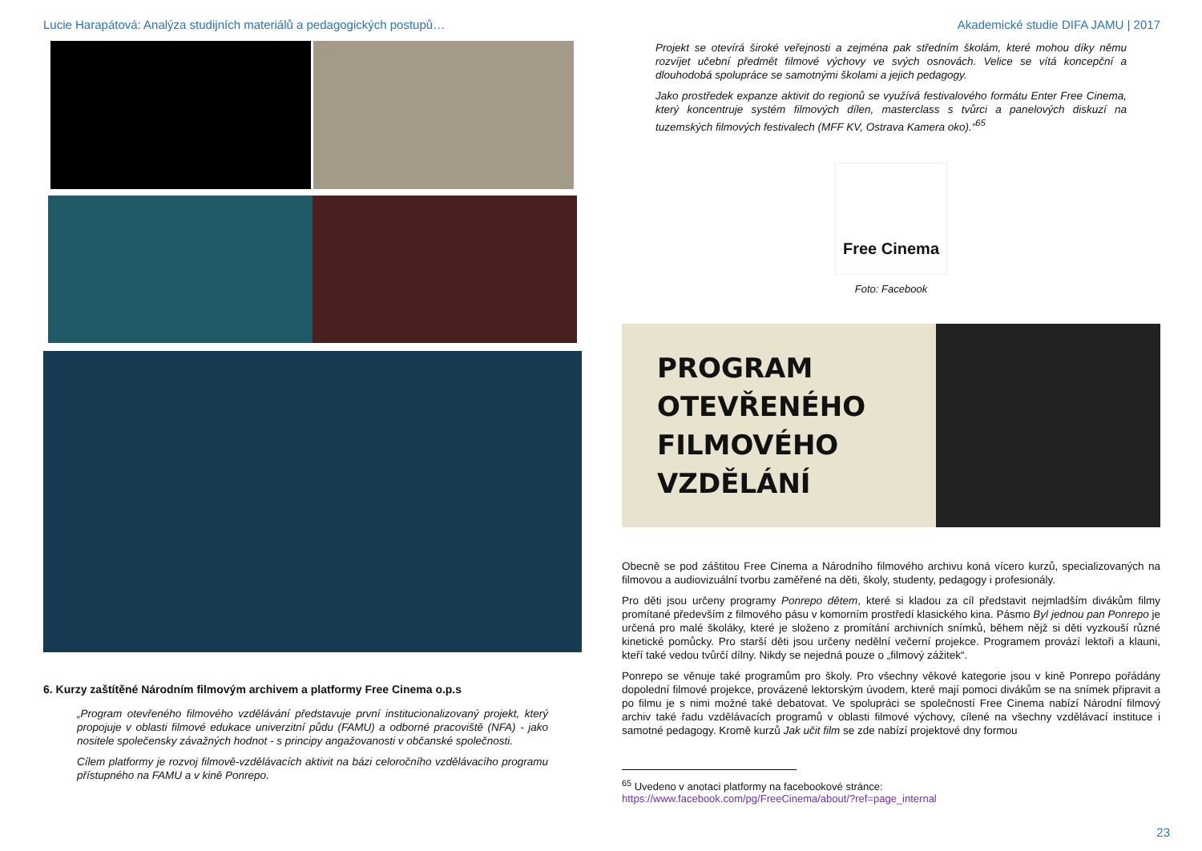Lucie Harapátová: Analýza studijních materiálů a pedagogických postupů… Akademické studie DIFA JAMU | 2017
6. Kurzy zaštítěné Národním filmovým archivem a platformy Free Cinema o.p.s
„Program otevřeného filmového vzdělávání představuje první institucionalizovaný projekt, který propojuje v oblasti filmové edukace univerzitní půdu (FAMU) a odborné pracoviště (NFA) - jako nositele společensky závažných hodnot - s principy angažovanosti v občanské společnosti.
Cílem platformy je rozvoj filmově-vzdělávacích aktivit na bázi celoročního vzdělávacího programu přístupného na FAMU a v kině Ponrepo.
Projekt se otevírá široké veřejnosti a zejména pak středním školám, které mohou díky němu rozvíjet učební předmět filmové výchovy ve svých osnovách. Velice se vítá koncepční a dlouhodobá spolupráce se samotnými školami a jejich pedagogy.
Jako prostředek expanze aktivit do regionů se využívá festivalového formátu Enter Free Cinema, který koncentruje systém filmových dílen, masterclass s tvůrci a panelových diskuzí na tuzemských filmových festivalech (MFF KV, Ostrava Kamera oko).“<sup>65</sup>
Free Cinema
Foto: Facebook
PROGRAM
OTEVŘENÉHO
FILMOVÉHO
VZDĚLÁNÍ
Obecně se pod záštitou Free Cinema a Národního filmového archivu koná vícero kurzů, specializovaných na filmovou a audiovizuální tvorbu zaměřené na děti, školy, studenty, pedagogy i profesionály.
Pro děti jsou určeny programy Ponrepo dětem, které si kladou za cíl představit nejmladším divákům filmy promítané především z filmového pásu v komorním prostředí klasického kina. Pásmo Byl jednou pan Ponrepo je určená pro malé školáky, které je složeno z promítání archivních snímků, během nějž si děti vyzkouší různé kinetické pomůcky. Pro starší děti jsou určeny nedělní večerní projekce. Programem provází lektoři a klauni, kteří také vedou tvůrčí dílny. Nikdy se nejedná pouze o „filmový zážitek“.
Ponrepo se věnuje také programům pro školy. Pro všechny věkové kategorie jsou v kině Ponrepo pořádány dopolední filmové projekce, provázené lektorským úvodem, které mají pomoci divákům se na snímek připravit a po filmu je s nimi možné také debatovat. Ve spolupráci se společností Free Cinema nabízí Národní filmový archiv také řadu vzdělávacích programů v oblasti filmové výchovy, cílené na všechny vzdělávací instituce i samotné pedagogy. Kromě kurzů Jak učit film se zde nabízí projektové dny formou
<sup>65</sup> Uvedeno v anotaci platformy na facebookové stránce:
https://www.facebook.com/pg/FreeCinema/about/?ref=page_internal
23